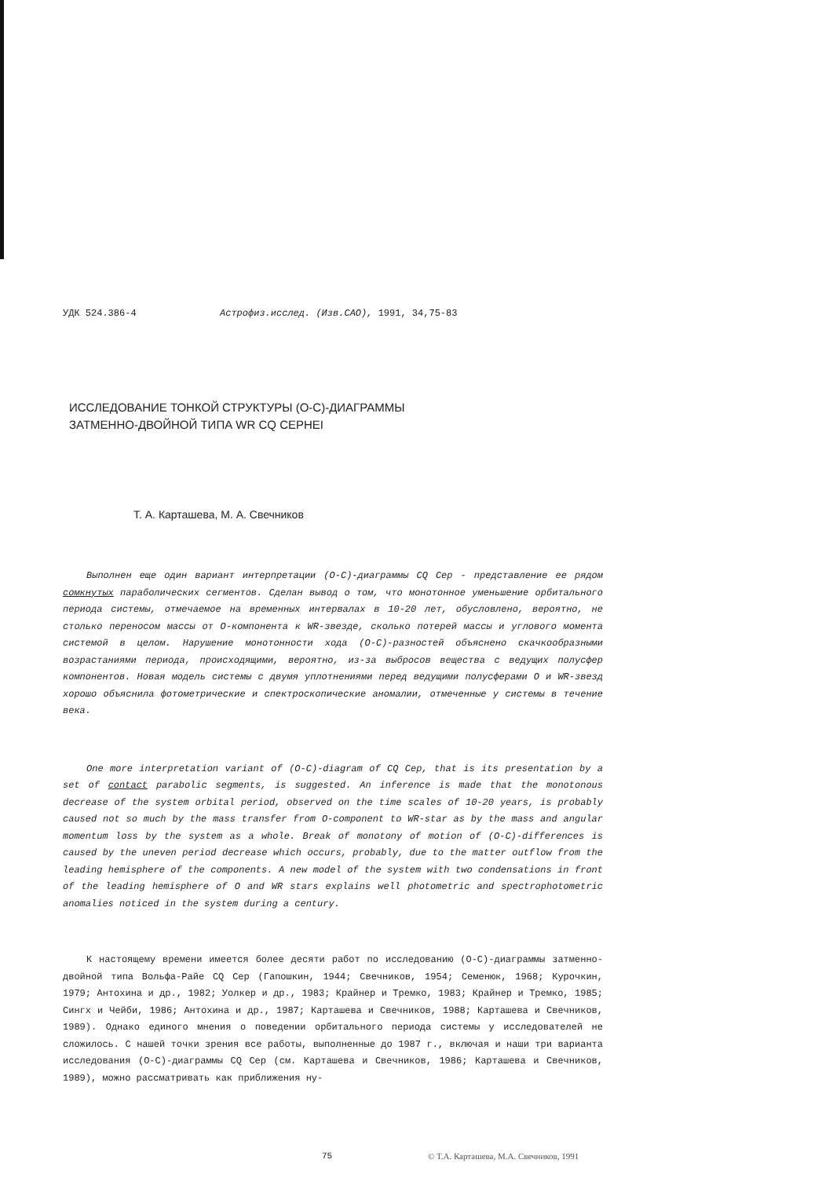УДК 524.386-4 Астрофиз.исслед. (Изв.САО), 1991, 34,75-83
ИССЛЕДОВАНИЕ ТОНКОЙ СТРУКТУРЫ (О-С)-ДИАГРАММЫ
ЗАТМЕННО-ДВОЙНОЙ ТИПА WR CQ CEPHEI
Т. А. Карташева, М. А. Свечников
Выполнен еще один вариант интерпретации (О-С)-диаграммы CQ Cep - представление ее рядом сомкнутых параболических сегментов. Сделан вывод о том, что монотонное уменьшение орбитального периода системы, отмечаемое на временных интервалах в 10-20 лет, обусловлено, вероятно, не столько переносом массы от О-компонента к WR-звезде, сколько потерей массы и углового момента системой в целом. Нарушение монотонности хода (О-С)-разностей объяснено скачкообразными возрастаниями периода, происходящими, вероятно, из-за выбросов вещества с ведущих полусфер компонентов. Новая модель системы с двумя уплотнениями перед ведущими полусферами О и WR-звезд хорошо объяснила фотометрические и спектроскопические аномалии, отмеченные у системы в течение века.
One more interpretation variant of (O-C)-diagram of CQ Cep, that is its presentation by a set of contact parabolic segments, is suggested. An inference is made that the monotonous decrease of the system orbital period, observed on the time scales of 10-20 years, is probably caused not so much by the mass transfer from O-component to WR-star as by the mass and angular momentum loss by the system as a whole. Break of monotony of motion of (O-C)-differences is caused by the uneven period decrease which occurs, probably, due to the matter outflow from the leading hemisphere of the components. A new model of the system with two condensations in front of the leading hemisphere of O and WR stars explains well photometric and spectrophotometric anomalies noticed in the system during a century.
К настоящему времени имеется более десяти работ по исследованию (О-С)-диаграммы затменно-двойной типа Вольфа-Райе CQ Cep (Гапошкин, 1944; Свечников, 1954; Семенюк, 1968; Курочкин, 1979; Антохина и др., 1982; Уолкер и др., 1983; Крайнер и Тремко, 1983; Крайнер и Тремко, 1985; Сингх и Чейби, 1986; Антохина и др., 1987; Карташева и Свечников, 1988; Карташева и Свечников, 1989). Однако единого мнения о поведении орбитального периода системы у исследователей не сложилось. С нашей точки зрения все работы, выполненные до 1987 г., включая и наши три варианта исследования (О-С)-диаграммы CQ Cep (см. Карташева и Свечников, 1986; Карташева и Свечников, 1989), можно рассматривать как приближения ну-
75 © Т.А. Карташева, М.А. Свечников, 1991